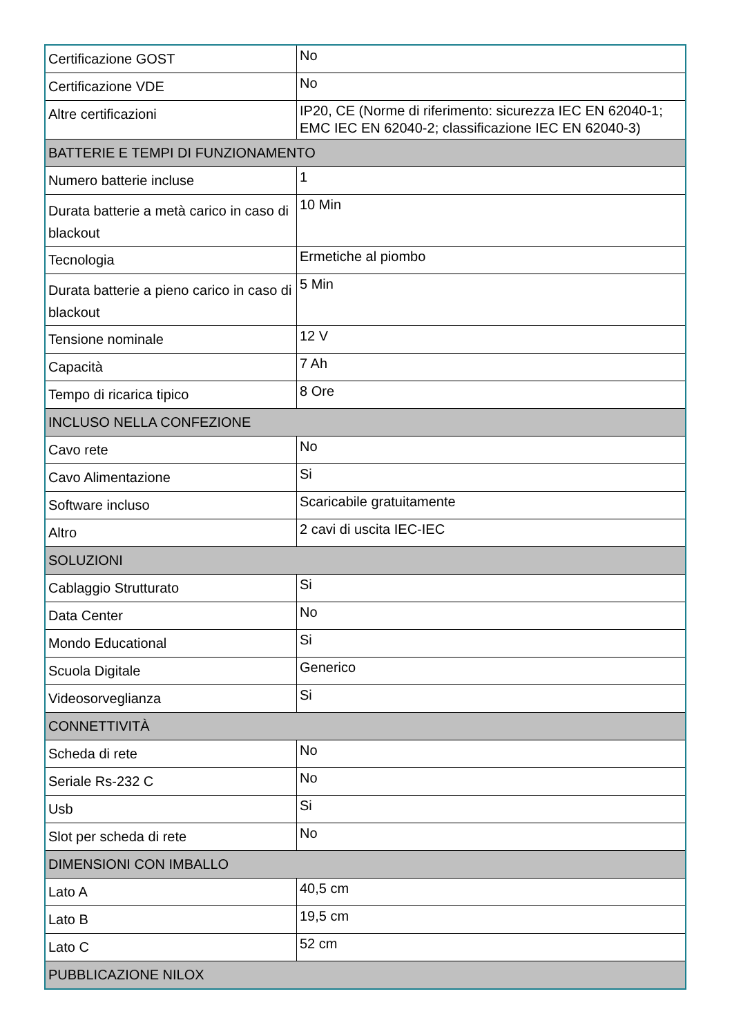| Certificazione GOST | No |
| Certificazione VDE | No |
| Altre certificazioni | IP20, CE (Norme di riferimento: sicurezza IEC EN 62040-1; EMC IEC EN 62040-2; classificazione IEC EN 62040-3) |
| BATTERIE E TEMPI DI FUNZIONAMENTO | |
| Numero batterie incluse | 1 |
| Durata batterie a metà carico in caso di blackout | 10 Min |
| Tecnologia | Ermetiche al piombo |
| Durata batterie a pieno carico in caso di blackout | 5 Min |
| Tensione nominale | 12 V |
| Capacità | 7 Ah |
| Tempo di ricarica tipico | 8 Ore |
| INCLUSO NELLA CONFEZIONE | |
| Cavo rete | No |
| Cavo Alimentazione | Si |
| Software incluso | Scaricabile gratuitamente |
| Altro | 2 cavi di uscita IEC-IEC |
| SOLUZIONI | |
| Cablaggio Strutturato | Si |
| Data Center | No |
| Mondo Educational | Si |
| Scuola Digitale | Generico |
| Videosorveglianza | Si |
| CONNETTIVITÀ | |
| Scheda di rete | No |
| Seriale Rs-232 C | No |
| Usb | Si |
| Slot per scheda di rete | No |
| DIMENSIONI CON IMBALLO | |
| Lato A | 40,5 cm |
| Lato B | 19,5 cm |
| Lato C | 52 cm |
| PUBBLICAZIONE NILOX | |